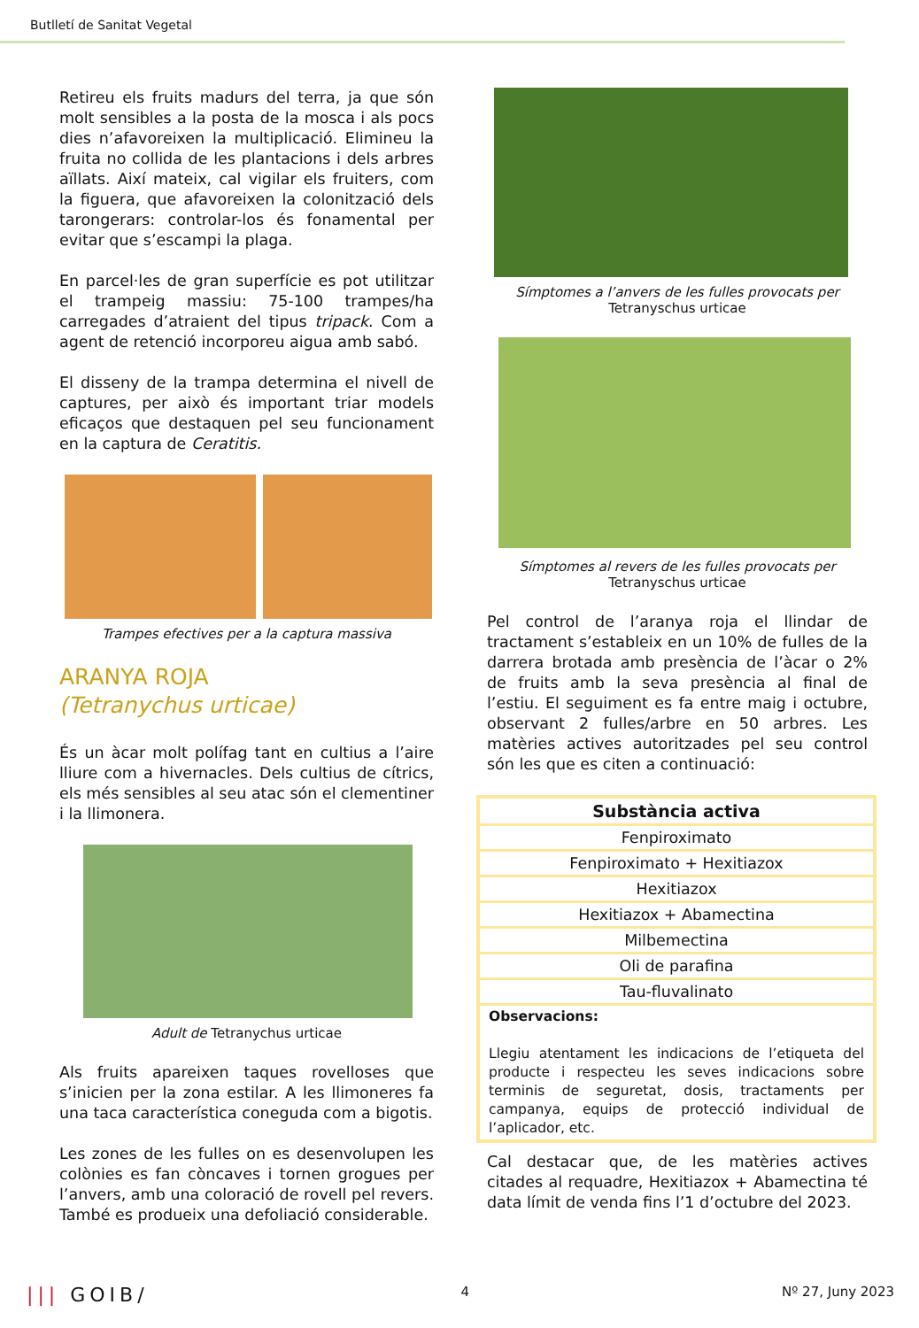Butlletí de Sanitat Vegetal
Retireu els fruits madurs del terra, ja que són molt sensibles a la posta de la mosca i als pocs dies n’afavoreixen la multiplicació. Elimineu la fruita no collida de les plantacions i dels arbres aïllats. Així mateix, cal vigilar els fruiters, com la figuera, que afavoreixen la colonització dels tarongerars: controlar-los és fonamental per evitar que s’escampi la plaga.
En parcel·les de gran superfície es pot utilitzar el trampeig massiu: 75-100 trampes/ha carregades d’atraient del tipus tripack. Com a agent de retenció incorporeu aigua amb sabó.
El disseny de la trampa determina el nivell de captures, per això és important triar models eficaços que destaquen pel seu funcionament en la captura de Ceratitis.
Trampes efectives per a la captura massiva
ARANYA ROJA
(Tetranychus urticae)
És un àcar molt polífag tant en cultius a l’aire lliure com a hivernacles. Dels cultius de cítrics, els més sensibles al seu atac són el clementiner i la llimonera.
Adult de Tetranychus urticae
Als fruits apareixen taques rovelloses que s’inicien per la zona estilar. A les llimoneres fa una taca característica coneguda com a bigotis.
Les zones de les fulles on es desenvolupen les colònies es fan còncaves i tornen grogues per l’anvers, amb una coloració de rovell pel revers. També es produeix una defoliació considerable.
Símptomes a l’anvers de les fulles provocats per
Tetranyschus urticae
Símptomes al revers de les fulles provocats per
Tetranyschus urticae
Pel control de l’aranya roja el llindar de tractament s’estableix en un 10% de fulles de la darrera brotada amb presència de l’àcar o 2% de fruits amb la seva presència al final de l’estiu. El seguiment es fa entre maig i octubre, observant 2 fulles/arbre en 50 arbres. Les matèries actives autoritzades pel seu control són les que es citen a continuació:
| Substància activa |
| --- |
| Fenpiroximato |
| Fenpiroximato + Hexitiazox |
| Hexitiazox |
| Hexitiazox + Abamectina |
| Milbemectina |
| Oli de parafina |
| Tau-fluvalinato |
| Observacions: Llegiu atentament les indicacions de l’etiqueta del producte i respecteu les seves indicacions sobre terminis de seguretat, dosis, tractaments per campanya, equips de protecció individual de l’aplicador, etc. |
Cal destacar que, de les matèries actives citades al requadre, Hexitiazox + Abamectina té data límit de venda fins l’1 d’octubre del 2023.
||| GOIB/ 4 Nº 27, Juny 2023